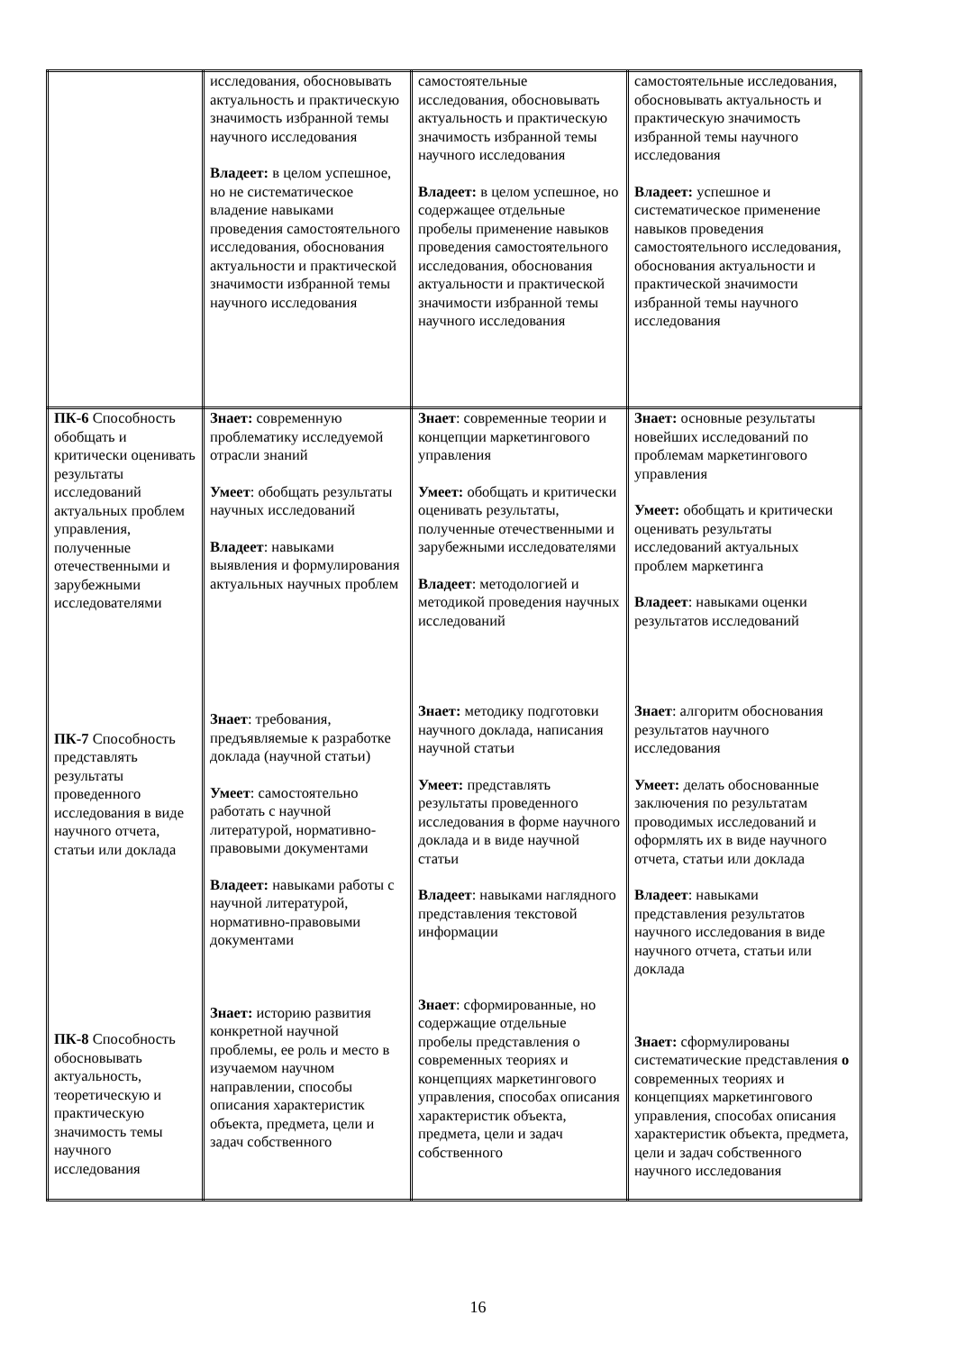| | исследования, обосновывать актуальность и практическую значимость избранной темы научного исследования Владеет: в целом успешное, но не систематическое владение навыками проведения самостоятельного исследования, обоснования актуальности и практической значимости избранной темы научного исследования | самостоятельные исследования, обосновывать актуальность и практическую значимость избранной темы научного исследования Владеет: в целом успешное, но содержащее отдельные пробелы применение навыков проведения самостоятельного исследования, обоснования актуальности и практической значимости избранной темы научного исследования | самостоятельные исследования, обосновывать актуальность и практическую значимость избранной темы научного исследования Владеет: успешное и систематическое применение навыков проведения самостоятельного исследования, обоснования актуальности и практической значимости избранной темы научного исследования |
| ПК-6 Способность обобщать и критически оценивать результаты исследований актуальных проблем управления, полученные отечественными и зарубежными исследователями ПК-7 Способность представлять результаты проведенного исследования в виде научного отчета, статьи или доклада ПК-8 Способность обосновывать актуальность, теоретическую и практическую значимость темы научного исследования | Знает: современную проблематику исследуемой отрасли знаний Умеет : обобщать результаты научных исследований Владеет : навыками выявления и формулирования актуальных научных проблем Знает : требования, предъявляемые к разработке доклада (научной статьи) Умеет : самостоятельно работать с научной литературой, нормативно-правовыми документами Владеет: навыками работы с научной литературой, нормативно-правовыми документами Знает: историю развития конкретной научной проблемы, ее роль и место в изучаемом научном направлении, способы описания характеристик объекта, предмета, цели и задач собственного | Знает : современные теории и концепции маркетингового управления Умеет: обобщать и критически оценивать результаты, полученные отечественными и зарубежными исследователями Владеет : методологией и методикой проведения научных исследований Знает: методику подготовки научного доклада, написания научной статьи Умеет: представлять результаты проведенного исследования в форме научного доклада и в виде научной статьи Владеет : навыками наглядного представления текстовой информации Знает : сформированные, но содержащие отдельные пробелы представления о современных теориях и концепциях маркетингового управления, способах описания характеристик объекта, предмета, цели и задач собственного | Знает: основные результаты новейших исследований по проблемам маркетингового управления Умеет: обобщать и критически оценивать результаты исследований актуальных проблем маркетинга Владеет : навыками оценки результатов исследований Знает : алгоритм обоснования результатов научного исследования Умеет: делать обоснованные заключения по результатам проводимых исследований и оформлять их в виде научного отчета, статьи или доклада Владеет : навыками представления результатов научного исследования в виде научного отчета, статьи или доклада Знает: сформулированы систематические представления о современных теориях и концепциях маркетингового управления, способах описания характеристик объекта, предмета, цели и задач собственного научного исследования |
16